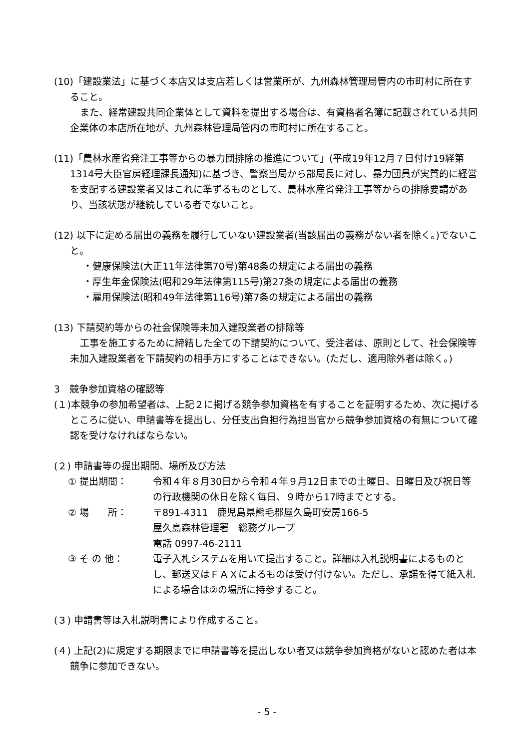(10)「建設業法」に基づく本店又は支店若しくは営業所が、九州森林管理局管内の市町村に所在すること。
また、経常建設共同企業体として資料を提出する場合は、有資格者名簿に記載されている共同企業体の本店所在地が、九州森林管理局管内の市町村に所在すること。
(11)「農林水産省発注工事等からの暴力団排除の推進について」(平成19年12月７日付け19経第1314号大臣官房経理課長通知)に基づき、警察当局から部局長に対し、暴力団員が実質的に経営を支配する建設業者又はこれに準ずるものとして、農林水産省発注工事等からの排除要請があり、当該状態が継続している者でないこと。
(12) 以下に定める届出の義務を履行していない建設業者(当該届出の義務がない者を除く。)でないこと。
・健康保険法(大正11年法律第70号)第48条の規定による届出の義務
・厚生年金保険法(昭和29年法律第115号)第27条の規定による届出の義務
・雇用保険法(昭和49年法律第116号)第7条の規定による届出の義務
(13) 下請契約等からの社会保険等未加入建設業者の排除等
工事を施工するために締結した全ての下請契約について、受注者は、原則として、社会保険等未加入建設業者を下請契約の相手方にすることはできない。(ただし、適用除外者は除く。)
3　競争参加資格の確認等
(１)本競争の参加希望者は、上記２に掲げる競争参加資格を有することを証明するため、次に掲げるところに従い、申請書等を提出し、分任支出負担行為担当官から競争参加資格の有無について確認を受けなければならない。
(２) 申請書等の提出期間、場所及び方法
① 提出期間： 令和４年８月30日から令和４年９月12日までの土曜日、日曜日及び祝日等の行政機関の休日を除く毎日、９時から17時までとする。
② 場　　所： 〒891-4311　鹿児島県熊毛郡屋久島町安房166-5
屋久島森林管理署　総務グループ
電話 0997-46-2111
③ そ の 他： 電子入札システムを用いて提出すること。詳細は入札説明書によるものとし、郵送又はＦＡＸによるものは受け付けない。ただし、承諾を得て紙入札による場合は②の場所に持参すること。
(３) 申請書等は入札説明書により作成すること。
(４) 上記(2)に規定する期限までに申請書等を提出しない者又は競争参加資格がないと認めた者は本競争に参加できない。
- 5 -